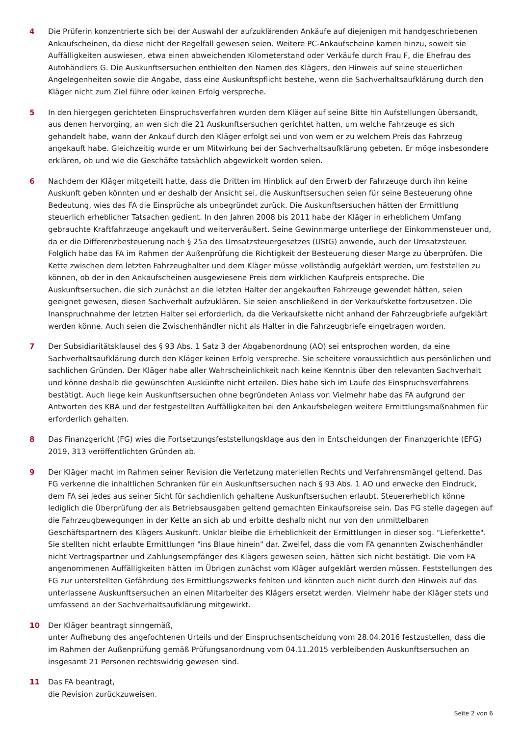4 Die Prüferin konzentrierte sich bei der Auswahl der aufzuklärenden Ankäufe auf diejenigen mit handgeschriebenen Ankaufscheinen, da diese nicht der Regelfall gewesen seien. Weitere PC-Ankaufscheine kamen hinzu, soweit sie Auffälligkeiten auswiesen, etwa einen abweichenden Kilometerstand oder Verkäufe durch Frau F, die Ehefrau des Autohändlers G. Die Auskunftsersuchen enthielten den Namen des Klägers, den Hinweis auf seine steuerlichen Angelegenheiten sowie die Angabe, dass eine Auskunftspflicht bestehe, wenn die Sachverhaltsaufklärung durch den Kläger nicht zum Ziel führe oder keinen Erfolg verspreche.
5 In den hiergegen gerichteten Einspruchsverfahren wurden dem Kläger auf seine Bitte hin Aufstellungen übersandt, aus denen hervorging, an wen sich die 21 Auskunftsersuchen gerichtet hatten, um welche Fahrzeuge es sich gehandelt habe, wann der Ankauf durch den Kläger erfolgt sei und von wem er zu welchem Preis das Fahrzeug angekauft habe. Gleichzeitig wurde er um Mitwirkung bei der Sachverhaltsaufklärung gebeten. Er möge insbesondere erklären, ob und wie die Geschäfte tatsächlich abgewickelt worden seien.
6 Nachdem der Kläger mitgeteilt hatte, dass die Dritten im Hinblick auf den Erwerb der Fahrzeuge durch ihn keine Auskunft geben könnten und er deshalb der Ansicht sei, die Auskunftsersuchen seien für seine Besteuerung ohne Bedeutung, wies das FA die Einsprüche als unbegründet zurück. Die Auskunftsersuchen hätten der Ermittlung steuerlich erheblicher Tatsachen gedient. In den Jahren 2008 bis 2011 habe der Kläger in erheblichem Umfang gebrauchte Kraftfahrzeuge angekauft und weiterveräußert. Seine Gewinnmarge unterliege der Einkommensteuer und, da er die Differenzbesteuerung nach § 25a des Umsatzsteuergesetzes (UStG) anwende, auch der Umsatzsteuer. Folglich habe das FA im Rahmen der Außenprüfung die Richtigkeit der Besteuerung dieser Marge zu überprüfen. Die Kette zwischen dem letzten Fahrzeughalter und dem Kläger müsse vollständig aufgeklärt werden, um feststellen zu können, ob der in den Ankaufscheinen ausgewiesene Preis dem wirklichen Kaufpreis entspreche. Die Auskunftsersuchen, die sich zunächst an die letzten Halter der angekauften Fahrzeuge gewendet hätten, seien geeignet gewesen, diesen Sachverhalt aufzuklären. Sie seien anschließend in der Verkaufskette fortzusetzen. Die Inanspruchnahme der letzten Halter sei erforderlich, da die Verkaufskette nicht anhand der Fahrzeugbriefe aufgeklärt werden könne. Auch seien die Zwischenhändler nicht als Halter in die Fahrzeugbriefe eingetragen worden.
7 Der Subsidiaritätsklausel des § 93 Abs. 1 Satz 3 der Abgabenordnung (AO) sei entsprochen worden, da eine Sachverhaltsaufklärung durch den Kläger keinen Erfolg verspreche. Sie scheitere voraussichtlich aus persönlichen und sachlichen Gründen. Der Kläger habe aller Wahrscheinlichkeit nach keine Kenntnis über den relevanten Sachverhalt und könne deshalb die gewünschten Auskünfte nicht erteilen. Dies habe sich im Laufe des Einspruchsverfahrens bestätigt. Auch liege kein Auskunftsersuchen ohne begründeten Anlass vor. Vielmehr habe das FA aufgrund der Antworten des KBA und der festgestellten Auffälligkeiten bei den Ankaufsbelegen weitere Ermittlungsmaßnahmen für erforderlich gehalten.
8 Das Finanzgericht (FG) wies die Fortsetzungsfeststellungsklage aus den in Entscheidungen der Finanzgerichte (EFG) 2019, 313 veröffentlichten Gründen ab.
9 Der Kläger macht im Rahmen seiner Revision die Verletzung materiellen Rechts und Verfahrensmängel geltend. Das FG verkenne die inhaltlichen Schranken für ein Auskunftsersuchen nach § 93 Abs. 1 AO und erwecke den Eindruck, dem FA sei jedes aus seiner Sicht für sachdienlich gehaltene Auskunftsersuchen erlaubt. Steuererheblich könne lediglich die Überprüfung der als Betriebsausgaben geltend gemachten Einkaufspreise sein. Das FG stelle dagegen auf die Fahrzeugbewegungen in der Kette an sich ab und erbitte deshalb nicht nur von den unmittelbaren Geschäftspartnern des Klägers Auskunft. Unklar bleibe die Erheblichkeit der Ermittlungen in dieser sog. "Lieferkette". Sie stellten nicht erlaubte Ermittlungen "ins Blaue hinein" dar. Zweifel, dass die vom FA genannten Zwischenhändler nicht Vertragspartner und Zahlungsempfänger des Klägers gewesen seien, hätten sich nicht bestätigt. Die vom FA angenommenen Auffälligkeiten hätten im Übrigen zunächst vom Kläger aufgeklärt werden müssen. Feststellungen des FG zur unterstellten Gefährdung des Ermittlungszwecks fehlten und könnten auch nicht durch den Hinweis auf das unterlassene Auskunftsersuchen an einen Mitarbeiter des Klägers ersetzt werden. Vielmehr habe der Kläger stets und umfassend an der Sachverhaltsaufklärung mitgewirkt.
10 Der Kläger beantragt sinngemäß,
unter Aufhebung des angefochtenen Urteils und der Einspruchsentscheidung vom 28.04.2016 festzustellen, dass die im Rahmen der Außenprüfung gemäß Prüfungsanordnung vom 04.11.2015 verbleibenden Auskunftsersuchen an insgesamt 21 Personen rechtswidrig gewesen sind.
11 Das FA beantragt,
die Revision zurückzuweisen.
Seite 2 von 6